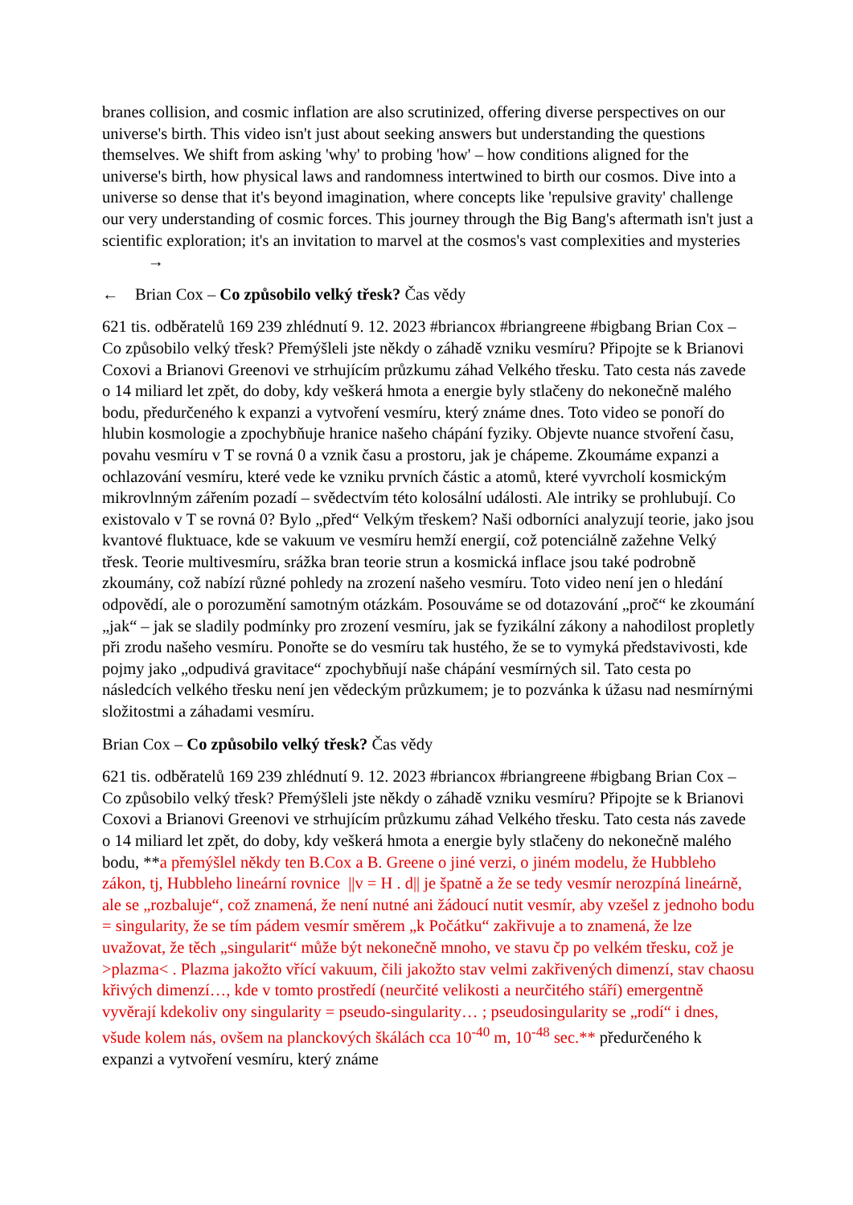branes collision, and cosmic inflation are also scrutinized, offering diverse perspectives on our universe's birth. This video isn't just about seeking answers but understanding the questions themselves. We shift from asking 'why' to probing 'how' – how conditions aligned for the universe's birth, how physical laws and randomness intertwined to birth our cosmos. Dive into a universe so dense that it's beyond imagination, where concepts like 'repulsive gravity' challenge our very understanding of cosmic forces. This journey through the Big Bang's aftermath isn't just a scientific exploration; it's an invitation to marvel at the cosmos's vast complexities and mysteries →
← Brian Cox – Co způsobilo velký třesk? Čas vědy
621 tis. odběratelů 169 239 zhlédnutí 9. 12. 2023 #briancox #briangreene #bigbang Brian Cox – Co způsobilo velký třesk? Přemýšleli jste někdy o záhadě vzniku vesmíru? Připojte se k Brianovi Coxovi a Brianovi Greenovi ve strhujícím průzkumu záhad Velkého třesku. Tato cesta nás zavede o 14 miliard let zpět, do doby, kdy veškerá hmota a energie byly stlačeny do nekonečně malého bodu, předurčeného k expanzi a vytvoření vesmíru, který známe dnes. Toto video se ponoří do hlubin kosmologie a zpochybňuje hranice našeho chápání fyziky. Objevte nuance stvoření času, povahu vesmíru v T se rovná 0 a vznik času a prostoru, jak je chápeme. Zkoumáme expanzi a ochlazování vesmíru, které vede ke vzniku prvních částic a atomů, které vyvrcholí kosmickým mikrovlnným zářením pozadí – svědectvím této kolosální události. Ale intriky se prohlubují. Co existovalo v T se rovná 0? Bylo „před“ Velkým třeskem? Naši odborníci analyzují teorie, jako jsou kvantové fluktuace, kde se vakuum ve vesmíru hemží energií, což potenciálně zažehne Velký třesk. Teorie multivesmíru, srážka bran teorie strun a kosmická inflace jsou také podrobně zkoumány, což nabízí různé pohledy na zrození našeho vesmíru. Toto video není jen o hledání odpovědí, ale o porozumění samotným otázkám. Posouváme se od dotazování „proč“ ke zkoumání „jak“ – jak se sladily podmínky pro zrození vesmíru, jak se fyzikální zákony a nahodilost propletly při zrodu našeho vesmíru. Ponořte se do vesmíru tak hustého, že se to vymyká představivosti, kde pojmy jako „odpudivá gravitace“ zpochybňují naše chápání vesmírných sil. Tato cesta po následcích velkého třesku není jen vědeckým průzkumem; je to pozvánka k úžasu nad nesmírnými složitostmi a záhadami vesmíru.
Brian Cox – Co způsobilo velký třesk? Čas vědy
621 tis. odběratelů 169 239 zhlédnutí 9. 12. 2023 #briancox #briangreene #bigbang Brian Cox – Co způsobilo velký třesk? Přemýšleli jste někdy o záhadě vzniku vesmíru? Připojte se k Brianovi Coxovi a Brianovi Greenovi ve strhujícím průzkumu záhad Velkého třesku. Tato cesta nás zavede o 14 miliard let zpět, do doby, kdy veškerá hmota a energie byly stlačeny do nekonečně malého bodu, **a přemýšlel někdy ten B.Cox a B. Greene o jiné verzi, o jiném modelu, že Hubbleho zákon, tj, Hubbleho lineární rovnice ||v = H . d|| je špatně a že se tedy vesmír nerozpíná lineárně, ale se „rozbaluje“, což znamená, že není nutné ani žádoucí nutit vesmír, aby vzešel z jednoho bodu = singularity, že se tím pádem vesmír směrem „k Počátku“ zakřivuje a to znamená, že lze uvažovat, že těch „singularit“ může být nekonečně mnoho, ve stavu čp po velkém třesku, což je >plazma< . Plazma jakožto vřící vakuum, čili jakožto stav velmi zakřivených dimenzí, stav chaosu křivých dimenzí…, kde v tomto prostředí (neurčité velikosti a neurčitého stáří) emergentně vyvěrají kdekoliv ony singularity = pseudo-singularity… ; pseudosingularity se „rodí“ i dnes, všude kolem nás, ovšem na planckových škálách cca 10<sup>-40</sup> m, 10<sup>-48</sup> sec.** předurčeného k expanzi a vytvoření vesmíru, který známe